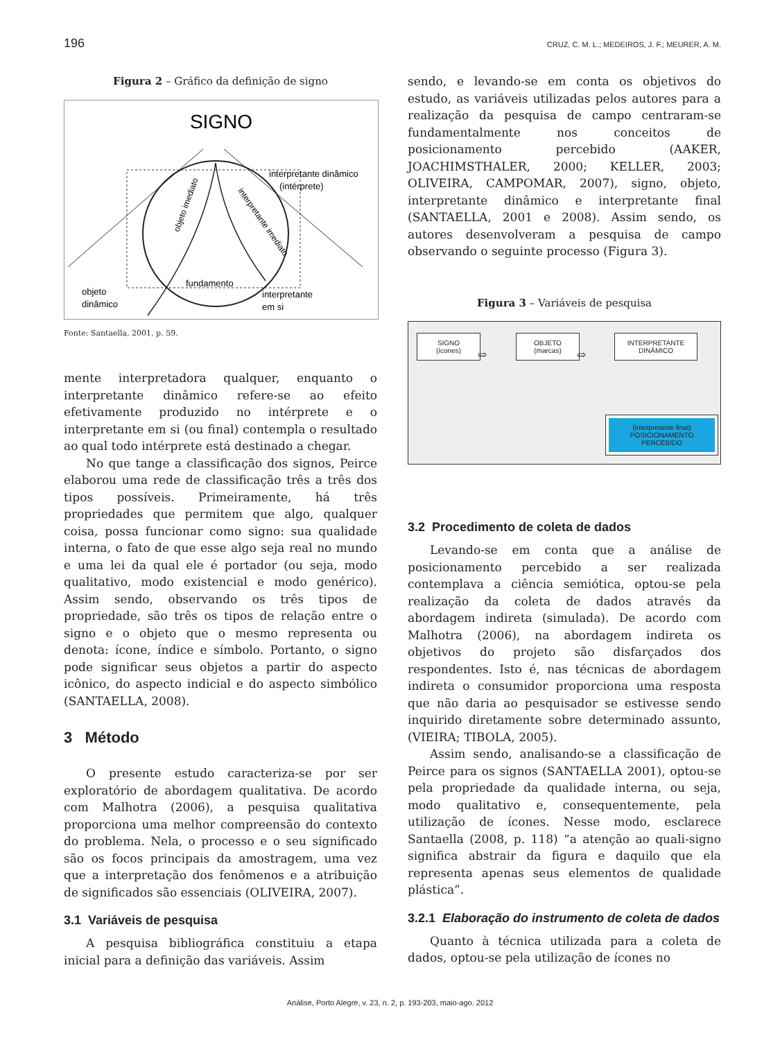196 CRUZ, C. M. L.; MEDEIROS, J. F.; MEURER, A. M.
Figura 2 – Gráfico da definição de signo
SIGNO
interpretante dinâmico
(intérprete)
objeto imediato
interpretante imediato
fundamento
objeto
dinâmico
interpretante
em si
Fonte: Santaella, 2001, p. 59.
mente interpretadora qualquer, enquanto o interpretante dinâmico refere-se ao efeito efetivamente produzido no intérprete e o interpretante em si (ou final) contempla o resultado ao qual todo intérprete está destinado a chegar.
No que tange a classificação dos signos, Peirce elaborou uma rede de classificação três a três dos tipos possíveis. Primeiramente, há três propriedades que permitem que algo, qualquer coisa, possa funcionar como signo: sua qualidade interna, o fato de que esse algo seja real no mundo e uma lei da qual ele é portador (ou seja, modo qualitativo, modo existencial e modo genérico). Assim sendo, observando os três tipos de propriedade, são três os tipos de relação entre o signo e o objeto que o mesmo representa ou denota: ícone, índice e símbolo. Portanto, o signo pode significar seus objetos a partir do aspecto icônico, do aspecto indicial e do aspecto simbólico (SANTAELLA, 2008).
3 Método
O presente estudo caracteriza-se por ser exploratório de abordagem qualitativa. De acordo com Malhotra (2006), a pesquisa qualitativa proporciona uma melhor compreensão do contexto do problema. Nela, o processo e o seu significado são os focos principais da amostragem, uma vez que a interpretação dos fenômenos e a atribuição de significados são essenciais (OLIVEIRA, 2007).
3.1 Variáveis de pesquisa
A pesquisa bibliográfica constituiu a etapa inicial para a definição das variáveis. Assim
sendo, e levando-se em conta os objetivos do estudo, as variáveis utilizadas pelos autores para a realização da pesquisa de campo centraram-se fundamentalmente nos conceitos de posicionamento percebido (AAKER, JOACHIMSTHALER, 2000; KELLER, 2003; OLIVEIRA, CAMPOMAR, 2007), signo, objeto, interpretante dinâmico e interpretante final (SANTAELLA, 2001 e 2008). Assim sendo, os autores desenvolveram a pesquisa de campo observando o seguinte processo (Figura 3).
Figura 3 – Variáveis de pesquisa
SIGNO
(ícones)
⇨
OBJETO
(marcas)
⇨
INTERPRETANTE DINÂMICO
(interpretante final)
POSICIONAMENTO
PERCEBIDO
3.2 Procedimento de coleta de dados
Levando-se em conta que a análise de posicionamento percebido a ser realizada contemplava a ciência semiótica, optou-se pela realização da coleta de dados através da abordagem indireta (simulada). De acordo com Malhotra (2006), na abordagem indireta os objetivos do projeto são disfarçados dos respondentes. Isto é, nas técnicas de abordagem indireta o consumidor proporciona uma resposta que não daria ao pesquisador se estivesse sendo inquirido diretamente sobre determinado assunto, (VIEIRA; TIBOLA, 2005).
Assim sendo, analisando-se a classificação de Peirce para os signos (SANTAELLA 2001), optou-se pela propriedade da qualidade interna, ou seja, modo qualitativo e, consequentemente, pela utilização de ícones. Nesse modo, esclarece Santaella (2008, p. 118) “a atenção ao quali-signo significa abstrair da figura e daquilo que ela representa apenas seus elementos de qualidade plástica”.
3.2.1 Elaboração do instrumento de coleta de dados
Quanto à técnica utilizada para a coleta de dados, optou-se pela utilização de ícones no
Análise, Porto Alegre, v. 23, n. 2, p. 193-203, maio-ago. 2012